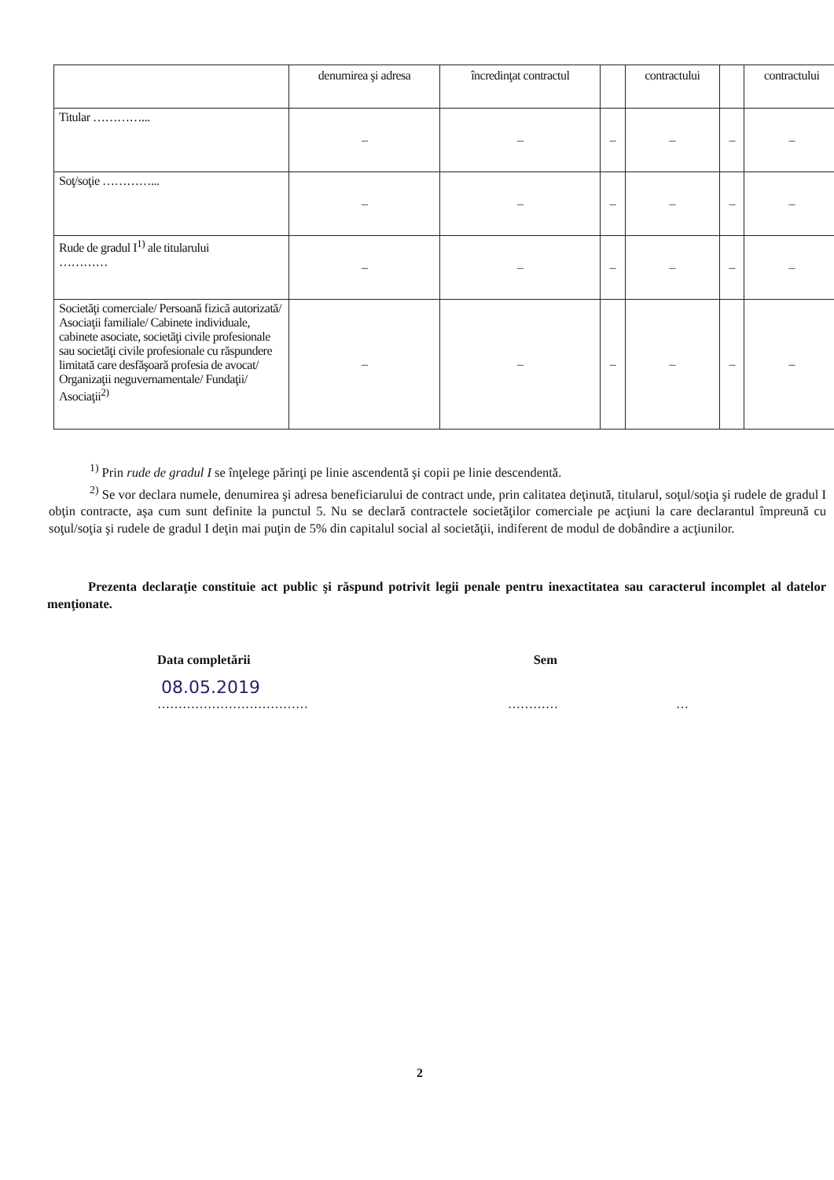| | denumirea şi adresa | încredinţat contractul | | contractului | | contractului |
| --- | --- | --- | --- | --- | --- | --- |
| Titular …………... | – | – | – | – | – | – |
| Soţ/soţie …………... | – | – | – | – | – | – |
| Rude de gradul I<sup>1)</sup> ale titularului ………… | – | – | – | – | – | – |
| Societăţi comerciale/ Persoană fizică autorizată/ Asociaţii familiale/ Cabinete individuale, cabinete asociate, societăţi civile profesionale sau societăţi civile profesionale cu răspundere limitată care desfăşoară profesia de avocat/ Organizaţii neguvernamentale/ Fundaţii/ Asociaţii<sup>2)</sup> | – | – | – | – | – | – |
<sup>1)</sup> Prin rude de gradul I se înţelege părinţi pe linie ascendentă şi copii pe linie descendentă.
<sup>2)</sup> Se vor declara numele, denumirea şi adresa beneficiarului de contract unde, prin calitatea deţinută, titularul, soţul/soţia şi rudele de gradul I obţin contracte, aşa cum sunt definite la punctul 5. Nu se declară contractele societăţilor comerciale pe acţiuni la care declarantul împreună cu soţul/soţia şi rudele de gradul I deţin mai puţin de 5% din capitalul social al societăţii, indiferent de modul de dobândire a acţiunilor.
Prezenta declaraţie constituie act public şi răspund potrivit legii penale pentru inexactitatea sau caracterul incomplet al datelor menţionate.
Data completării Sem
08.05.2019
……………………………… ………… …
2